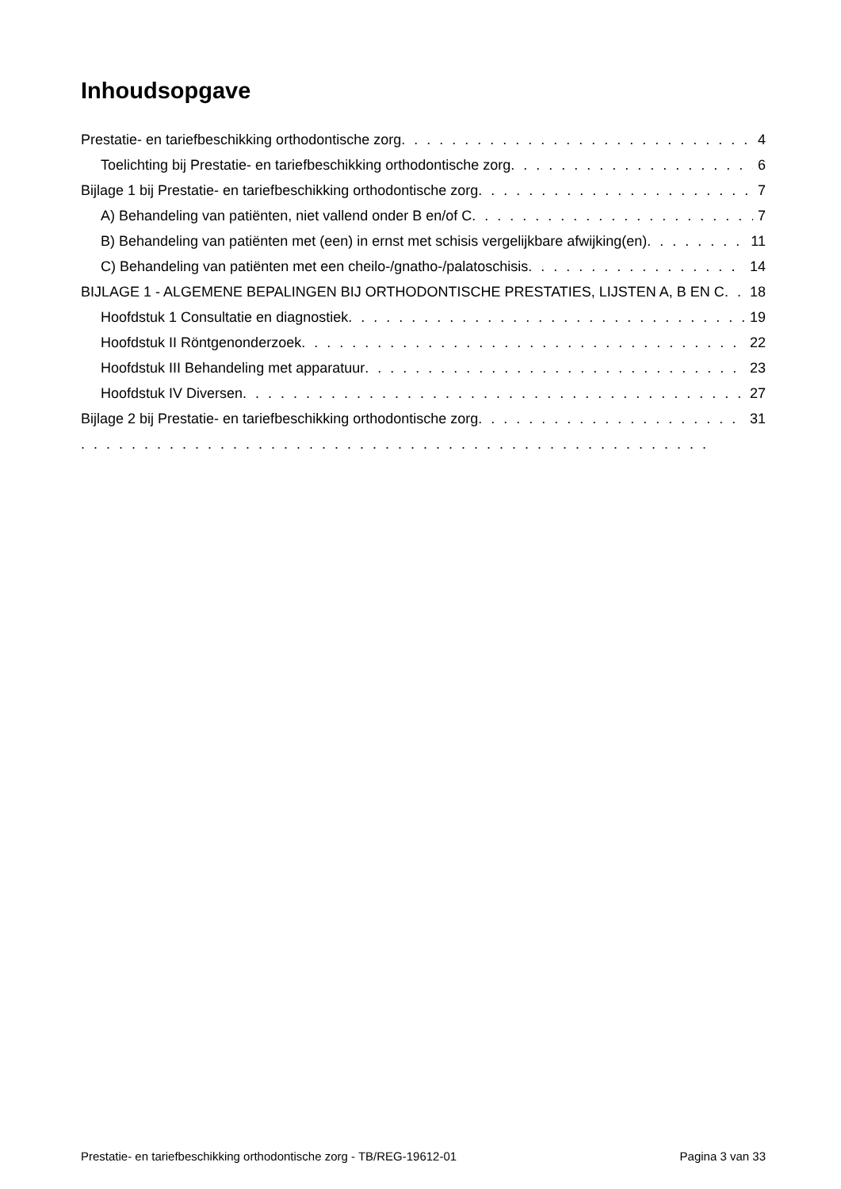Inhoudsopgave
Prestatie- en tariefbeschikking orthodontische zorg 4
Toelichting bij Prestatie- en tariefbeschikking orthodontische zorg 6
Bijlage 1 bij Prestatie- en tariefbeschikking orthodontische zorg 7
A) Behandeling van patiënten, niet vallend onder B en/of C 7
B) Behandeling van patiënten met (een) in ernst met schisis vergelijkbare afwijking(en) 11
C) Behandeling van patiënten met een cheilo-/gnatho-/palatoschisis 14
BIJLAGE 1 - ALGEMENE BEPALINGEN BIJ ORTHODONTISCHE PRESTATIES, LIJSTEN A, B EN C 18
Hoofdstuk 1 Consultatie en diagnostiek 19
Hoofdstuk II Röntgenonderzoek 22
Hoofdstuk III Behandeling met apparatuur 23
Hoofdstuk IV Diversen 27
Bijlage 2 bij Prestatie- en tariefbeschikking orthodontische zorg 31
Prestatie- en tariefbeschikking orthodontische zorg - TB/REG-19612-01 Pagina 3 van 33